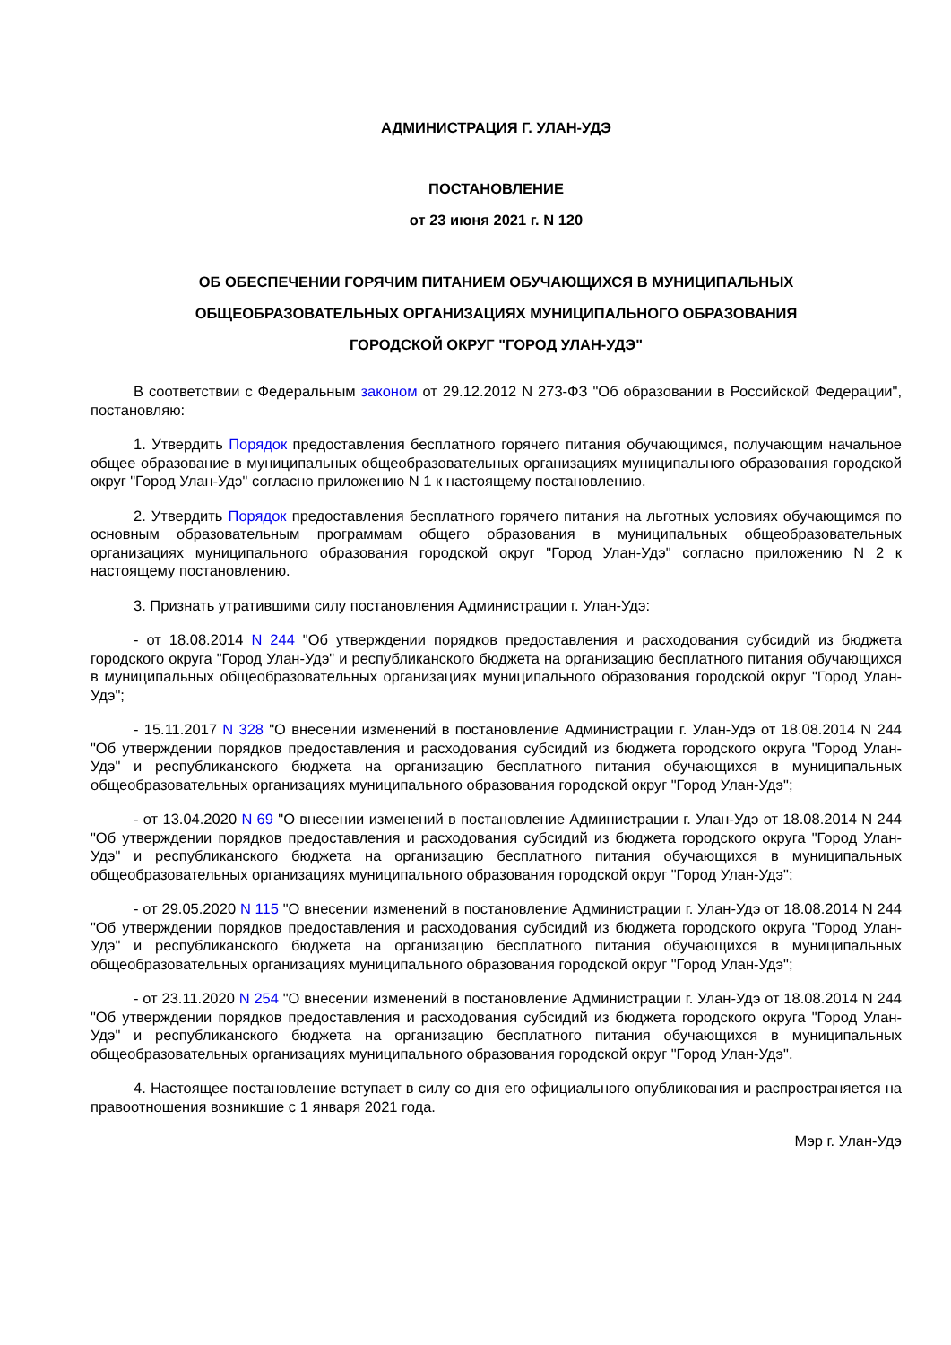АДМИНИСТРАЦИЯ Г. УЛАН-УДЭ
ПОСТАНОВЛЕНИЕ
от 23 июня 2021 г. N 120
ОБ ОБЕСПЕЧЕНИИ ГОРЯЧИМ ПИТАНИЕМ ОБУЧАЮЩИХСЯ В МУНИЦИПАЛЬНЫХ
ОБЩЕОБРАЗОВАТЕЛЬНЫХ ОРГАНИЗАЦИЯХ МУНИЦИПАЛЬНОГО ОБРАЗОВАНИЯ
ГОРОДСКОЙ ОКРУГ "ГОРОД УЛАН-УДЭ"
В соответствии с Федеральным законом от 29.12.2012 N 273-ФЗ "Об образовании в Российской Федерации", постановляю:
1. Утвердить Порядок предоставления бесплатного горячего питания обучающимся, получающим начальное общее образование в муниципальных общеобразовательных организациях муниципального образования городской округ "Город Улан-Удэ" согласно приложению N 1 к настоящему постановлению.
2. Утвердить Порядок предоставления бесплатного горячего питания на льготных условиях обучающимся по основным образовательным программам общего образования в муниципальных общеобразовательных организациях муниципального образования городской округ "Город Улан-Удэ" согласно приложению N 2 к настоящему постановлению.
3. Признать утратившими силу постановления Администрации г. Улан-Удэ:
- от 18.08.2014 N 244 "Об утверждении порядков предоставления и расходования субсидий из бюджета городского округа "Город Улан-Удэ" и республиканского бюджета на организацию бесплатного питания обучающихся в муниципальных общеобразовательных организациях муниципального образования городской округ "Город Улан-Удэ";
- 15.11.2017 N 328 "О внесении изменений в постановление Администрации г. Улан-Удэ от 18.08.2014 N 244 "Об утверждении порядков предоставления и расходования субсидий из бюджета городского округа "Город Улан-Удэ" и республиканского бюджета на организацию бесплатного питания обучающихся в муниципальных общеобразовательных организациях муниципального образования городской округ "Город Улан-Удэ";
- от 13.04.2020 N 69 "О внесении изменений в постановление Администрации г. Улан-Удэ от 18.08.2014 N 244 "Об утверждении порядков предоставления и расходования субсидий из бюджета городского округа "Город Улан-Удэ" и республиканского бюджета на организацию бесплатного питания обучающихся в муниципальных общеобразовательных организациях муниципального образования городской округ "Город Улан-Удэ";
- от 29.05.2020 N 115 "О внесении изменений в постановление Администрации г. Улан-Удэ от 18.08.2014 N 244 "Об утверждении порядков предоставления и расходования субсидий из бюджета городского округа "Город Улан-Удэ" и республиканского бюджета на организацию бесплатного питания обучающихся в муниципальных общеобразовательных организациях муниципального образования городской округ "Город Улан-Удэ";
- от 23.11.2020 N 254 "О внесении изменений в постановление Администрации г. Улан-Удэ от 18.08.2014 N 244 "Об утверждении порядков предоставления и расходования субсидий из бюджета городского округа "Город Улан-Удэ" и республиканского бюджета на организацию бесплатного питания обучающихся в муниципальных общеобразовательных организациях муниципального образования городской округ "Город Улан-Удэ".
4. Настоящее постановление вступает в силу со дня его официального опубликования и распространяется на правоотношения возникшие с 1 января 2021 года.
Мэр г. Улан-Удэ